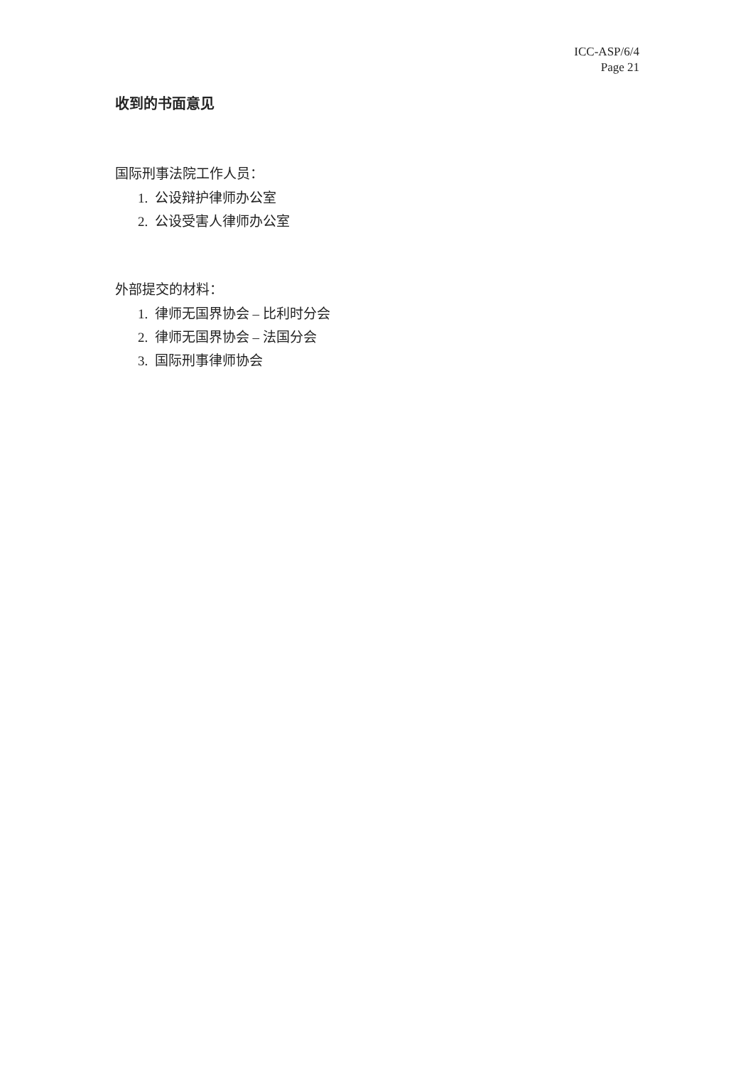ICC-ASP/6/4
Page 21
收到的书面意见
国际刑事法院工作人员：
1. 公设辩护律师办公室
2. 公设受害人律师办公室
外部提交的材料：
1. 律师无国界协会 – 比利时分会
2. 律师无国界协会 – 法国分会
3. 国际刑事律师协会